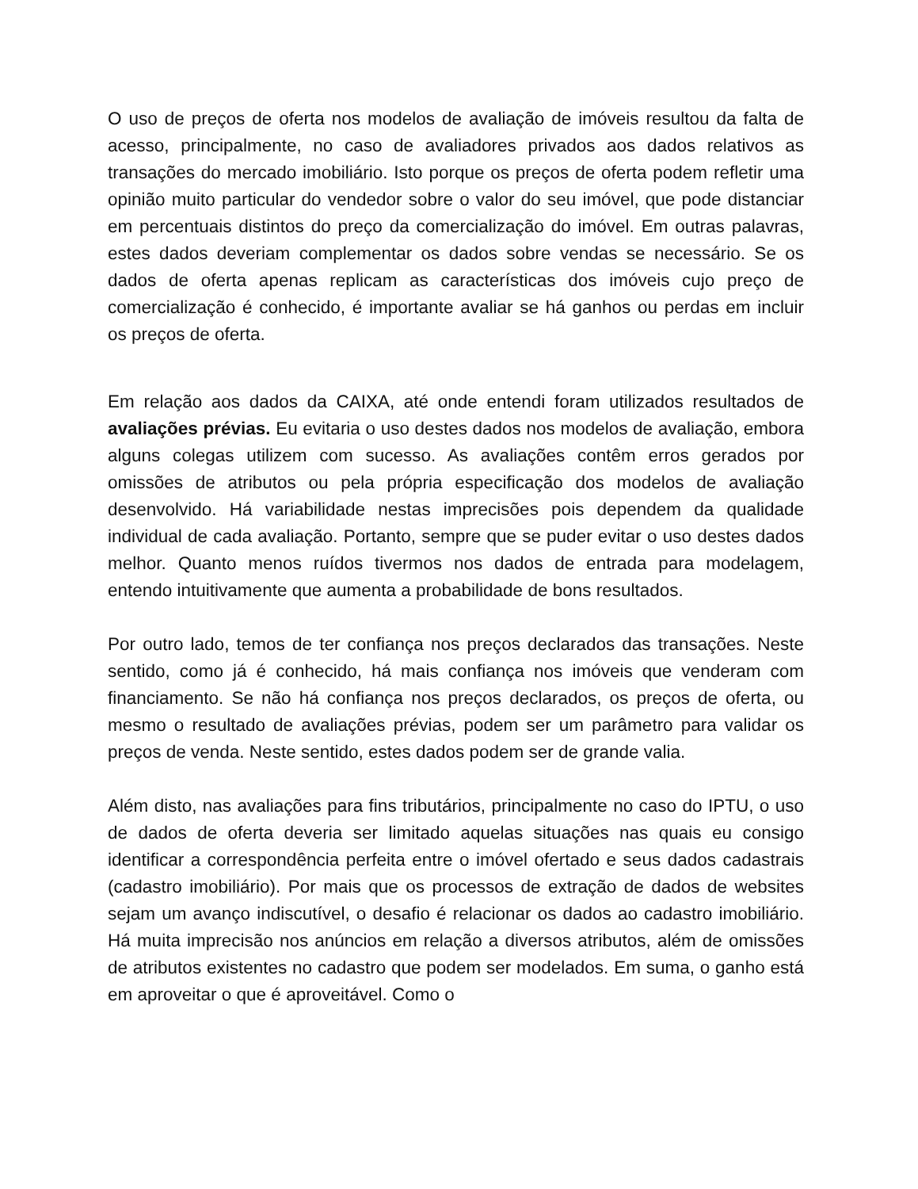O uso de preços de oferta nos modelos de avaliação de imóveis resultou da falta de acesso, principalmente, no caso de avaliadores privados aos dados relativos as transações do mercado imobiliário. Isto porque os preços de oferta podem refletir uma opinião muito particular do vendedor sobre o valor do seu imóvel, que pode distanciar em percentuais distintos do preço da comercialização do imóvel. Em outras palavras, estes dados deveriam complementar os dados sobre vendas se necessário. Se os dados de oferta apenas replicam as características dos imóveis cujo preço de comercialização é conhecido, é importante avaliar se há ganhos ou perdas em incluir os preços de oferta.
Em relação aos dados da CAIXA, até onde entendi foram utilizados resultados de avaliações prévias. Eu evitaria o uso destes dados nos modelos de avaliação, embora alguns colegas utilizem com sucesso. As avaliações contêm erros gerados por omissões de atributos ou pela própria especificação dos modelos de avaliação desenvolvido. Há variabilidade nestas imprecisões pois dependem da qualidade individual de cada avaliação. Portanto, sempre que se puder evitar o uso destes dados melhor. Quanto menos ruídos tivermos nos dados de entrada para modelagem, entendo intuitivamente que aumenta a probabilidade de bons resultados.
Por outro lado, temos de ter confiança nos preços declarados das transações. Neste sentido, como já é conhecido, há mais confiança nos imóveis que venderam com financiamento. Se não há confiança nos preços declarados, os preços de oferta, ou mesmo o resultado de avaliações prévias, podem ser um parâmetro para validar os preços de venda. Neste sentido, estes dados podem ser de grande valia.
Além disto, nas avaliações para fins tributários, principalmente no caso do IPTU, o uso de dados de oferta deveria ser limitado aquelas situações nas quais eu consigo identificar a correspondência perfeita entre o imóvel ofertado e seus dados cadastrais (cadastro imobiliário). Por mais que os processos de extração de dados de websites sejam um avanço indiscutível, o desafio é relacionar os dados ao cadastro imobiliário. Há muita imprecisão nos anúncios em relação a diversos atributos, além de omissões de atributos existentes no cadastro que podem ser modelados. Em suma, o ganho está em aproveitar o que é aproveitável. Como o